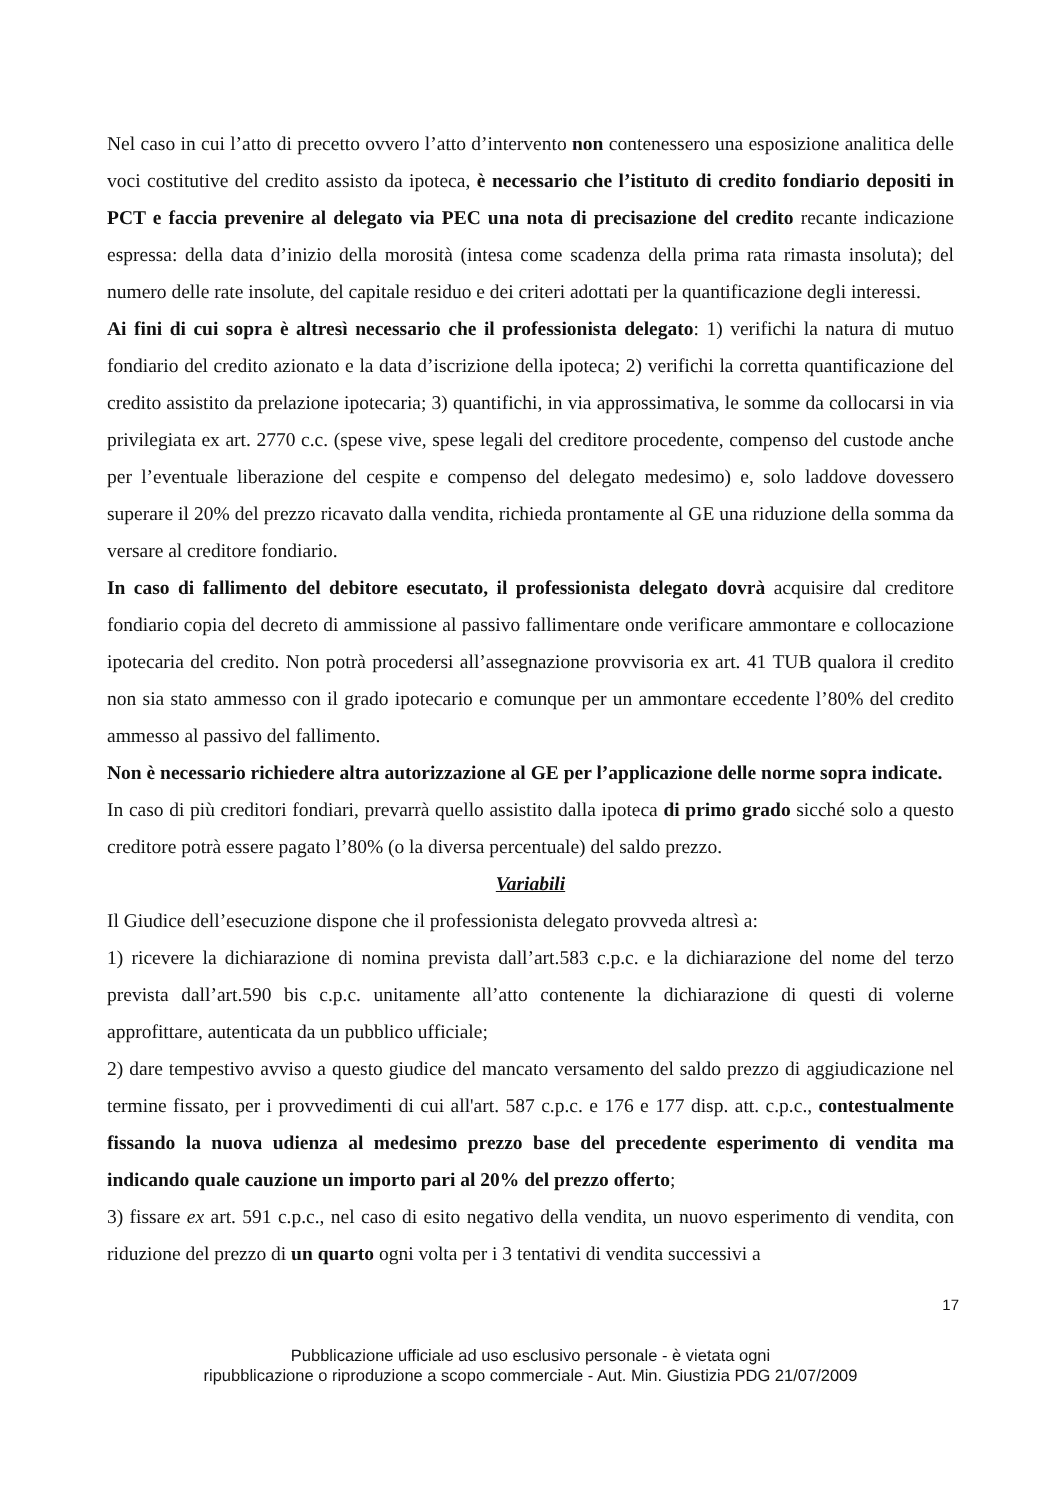Nel caso in cui l’atto di precetto ovvero l’atto d’intervento non contenessero una esposizione analitica delle voci costitutive del credito assisto da ipoteca, è necessario che l’istituto di credito fondiario depositi in PCT e faccia prevenire al delegato via PEC una nota di precisazione del credito recante indicazione espressa: della data d’inizio della morosità (intesa come scadenza della prima rata rimasta insoluta); del numero delle rate insolute, del capitale residuo e dei criteri adottati per la quantificazione degli interessi.
Ai fini di cui sopra è altresì necessario che il professionista delegato: 1) verifichi la natura di mutuo fondiario del credito azionato e la data d’iscrizione della ipoteca; 2) verifichi la corretta quantificazione del credito assistito da prelazione ipotecaria; 3) quantifichi, in via approssimativa, le somme da collocarsi in via privilegiata ex art. 2770 c.c. (spese vive, spese legali del creditore procedente, compenso del custode anche per l’eventuale liberazione del cespite e compenso del delegato medesimo) e, solo laddove dovessero superare il 20% del prezzo ricavato dalla vendita, richieda prontamente al GE una riduzione della somma da versare al creditore fondiario.
In caso di fallimento del debitore esecutato, il professionista delegato dovrà acquisire dal creditore fondiario copia del decreto di ammissione al passivo fallimentare onde verificare ammontare e collocazione ipotecaria del credito. Non potrà procedersi all’assegnazione provvisoria ex art. 41 TUB qualora il credito non sia stato ammesso con il grado ipotecario e comunque per un ammontare eccedente l’80% del credito ammesso al passivo del fallimento.
Non è necessario richiedere altra autorizzazione al GE per l’applicazione delle norme sopra indicate.
In caso di più creditori fondiari, prevarrà quello assistito dalla ipoteca di primo grado sicché solo a questo creditore potrà essere pagato l’80% (o la diversa percentuale) del saldo prezzo.
Variabili
Il Giudice dell’esecuzione dispone che il professionista delegato provveda altresì a:
1) ricevere la dichiarazione di nomina prevista dall’art.583 c.p.c. e la dichiarazione del nome del terzo prevista dall’art.590 bis c.p.c. unitamente all’atto contenente la dichiarazione di questi di volerne approfittare, autenticata da un pubblico ufficiale;
2) dare tempestivo avviso a questo giudice del mancato versamento del saldo prezzo di aggiudicazione nel termine fissato, per i provvedimenti di cui all'art. 587 c.p.c. e 176 e 177 disp. att. c.p.c., contestualmente fissando la nuova udienza al medesimo prezzo base del precedente esperimento di vendita ma indicando quale cauzione un importo pari al 20% del prezzo offerto;
3) fissare ex art. 591 c.p.c., nel caso di esito negativo della vendita, un nuovo esperimento di vendita, con riduzione del prezzo di un quarto ogni volta per i 3 tentativi di vendita successivi a
17
Pubblicazione ufficiale ad uso esclusivo personale - è vietata ogni
ripubblicazione o riproduzione a scopo commerciale - Aut. Min. Giustizia PDG 21/07/2009